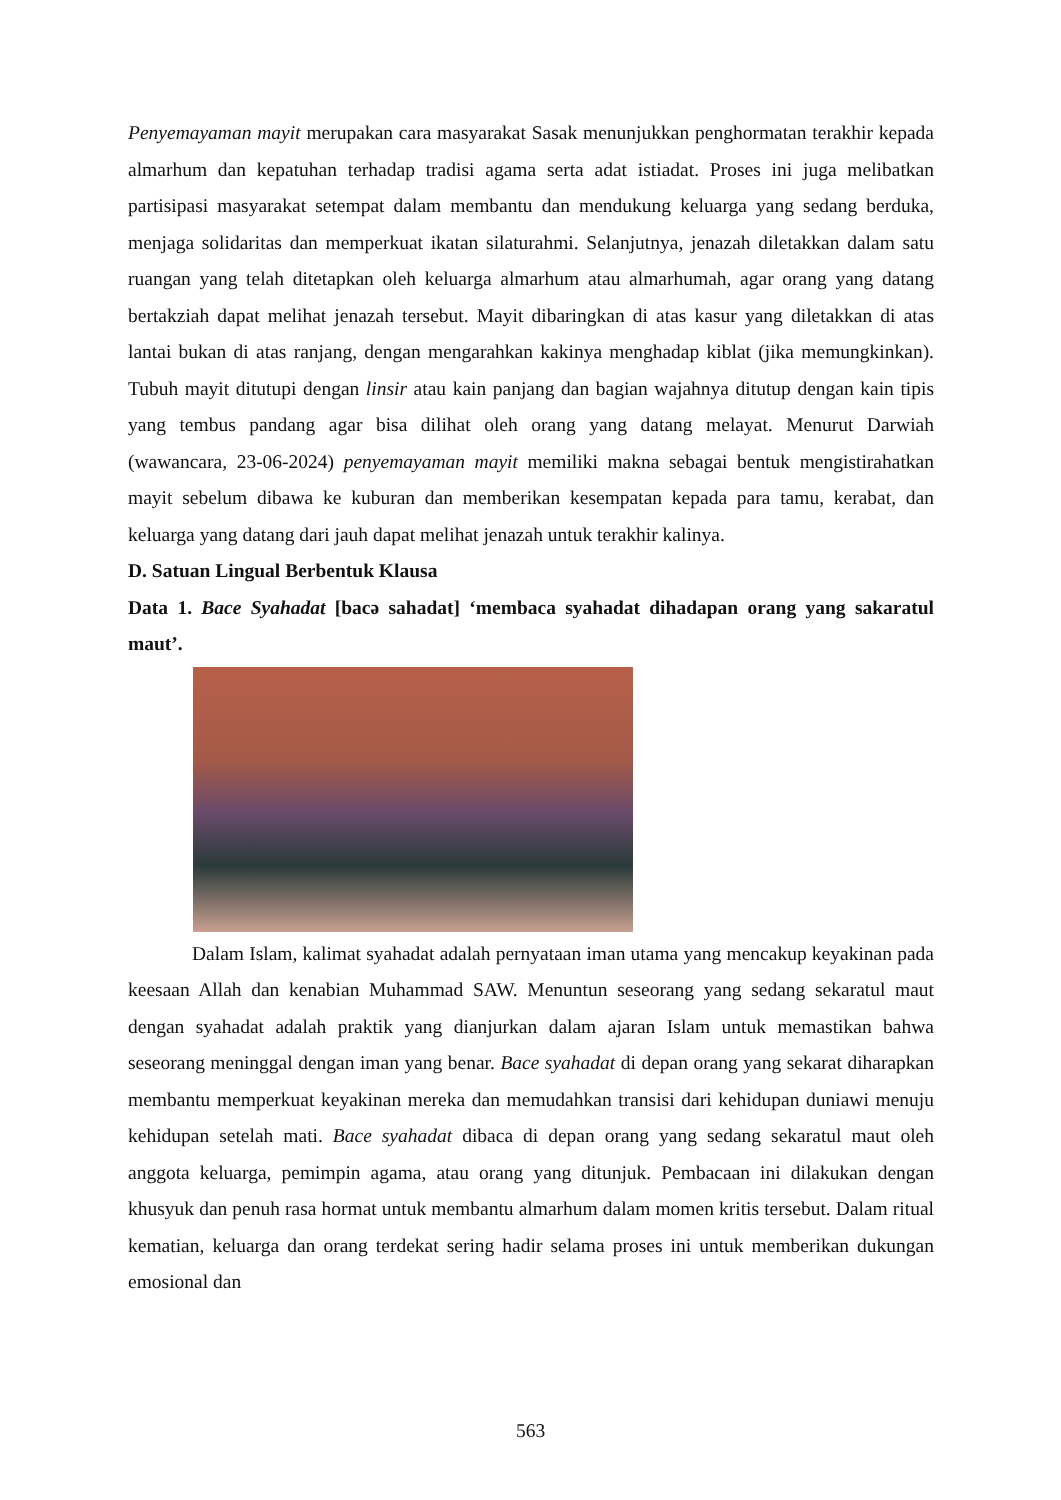Penyemayaman mayit merupakan cara masyarakat Sasak menunjukkan penghormatan terakhir kepada almarhum dan kepatuhan terhadap tradisi agama serta adat istiadat. Proses ini juga melibatkan partisipasi masyarakat setempat dalam membantu dan mendukung keluarga yang sedang berduka, menjaga solidaritas dan memperkuat ikatan silaturahmi. Selanjutnya, jenazah diletakkan dalam satu ruangan yang telah ditetapkan oleh keluarga almarhum atau almarhumah, agar orang yang datang bertakziah dapat melihat jenazah tersebut. Mayit dibaringkan di atas kasur yang diletakkan di atas lantai bukan di atas ranjang, dengan mengarahkan kakinya menghadap kiblat (jika memungkinkan). Tubuh mayit ditutupi dengan linsir atau kain panjang dan bagian wajahnya ditutup dengan kain tipis yang tembus pandang agar bisa dilihat oleh orang yang datang melayat. Menurut Darwiah (wawancara, 23-06-2024) penyemayaman mayit memiliki makna sebagai bentuk mengistirahatkan mayit sebelum dibawa ke kuburan dan memberikan kesempatan kepada para tamu, kerabat, dan keluarga yang datang dari jauh dapat melihat jenazah untuk terakhir kalinya.
D. Satuan Lingual Berbentuk Klausa
Data 1. Bace Syahadat [bacə sahadat] ‘membaca syahadat dihadapan orang yang sakaratul maut’.
Dalam Islam, kalimat syahadat adalah pernyataan iman utama yang mencakup keyakinan pada keesaan Allah dan kenabian Muhammad SAW. Menuntun seseorang yang sedang sekaratul maut dengan syahadat adalah praktik yang dianjurkan dalam ajaran Islam untuk memastikan bahwa seseorang meninggal dengan iman yang benar. Bace syahadat di depan orang yang sekarat diharapkan membantu memperkuat keyakinan mereka dan memudahkan transisi dari kehidupan duniawi menuju kehidupan setelah mati. Bace syahadat dibaca di depan orang yang sedang sekaratul maut oleh anggota keluarga, pemimpin agama, atau orang yang ditunjuk. Pembacaan ini dilakukan dengan khusyuk dan penuh rasa hormat untuk membantu almarhum dalam momen kritis tersebut. Dalam ritual kematian, keluarga dan orang terdekat sering hadir selama proses ini untuk memberikan dukungan emosional dan
563